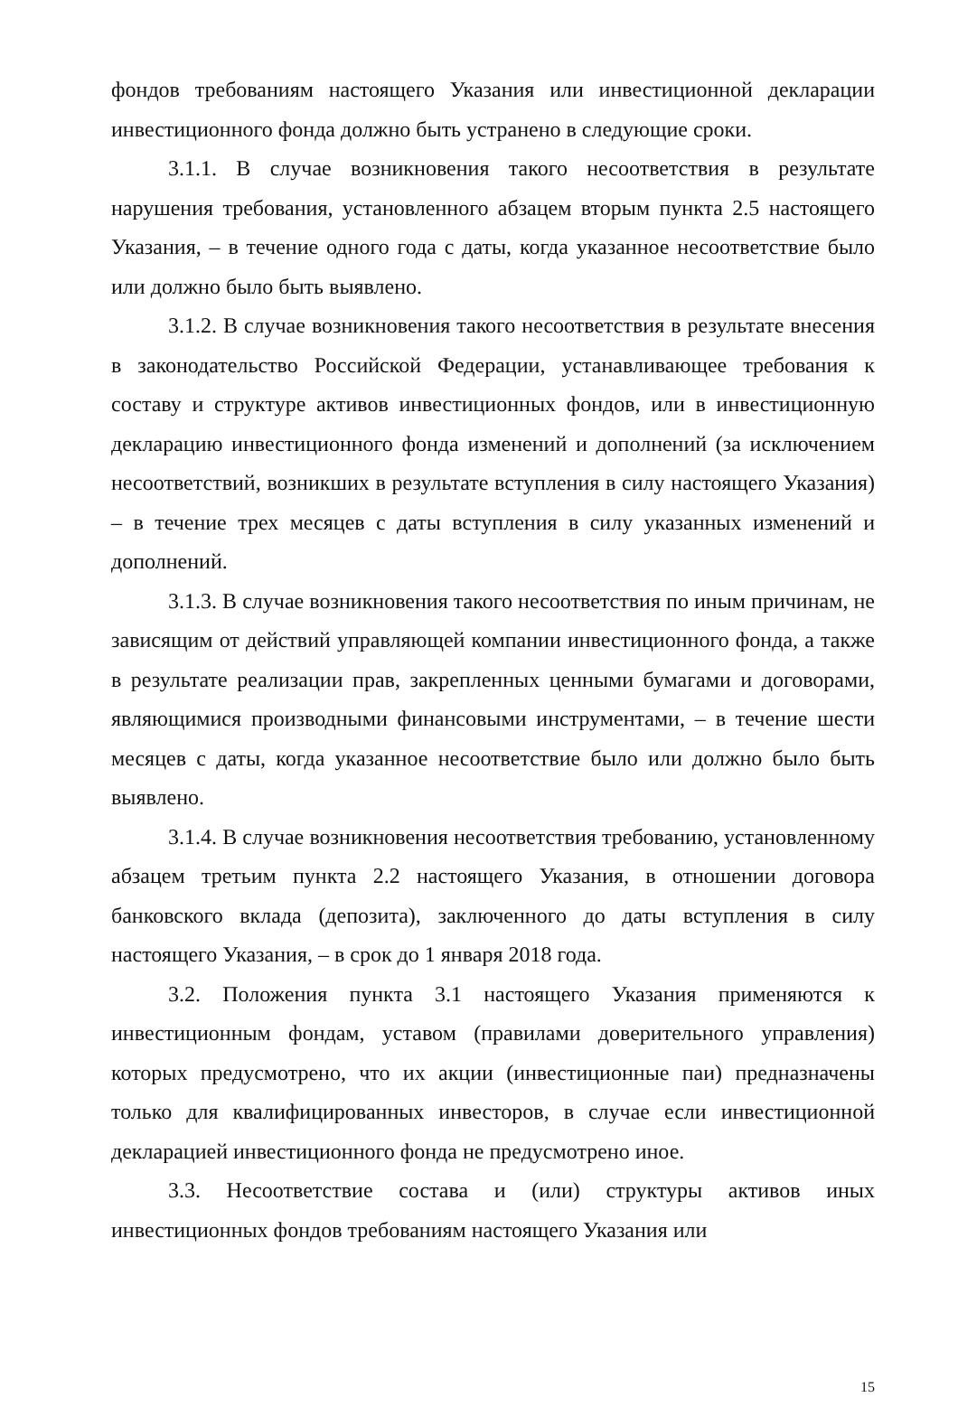фондов требованиям настоящего Указания или инвестиционной декларации инвестиционного фонда должно быть устранено в следующие сроки.
3.1.1. В случае возникновения такого несоответствия в результате нарушения требования, установленного абзацем вторым пункта 2.5 настоящего Указания, – в течение одного года с даты, когда указанное несоответствие было или должно было быть выявлено.
3.1.2. В случае возникновения такого несоответствия в результате внесения в законодательство Российской Федерации, устанавливающее требования к составу и структуре активов инвестиционных фондов, или в инвестиционную декларацию инвестиционного фонда изменений и дополнений (за исключением несоответствий, возникших в результате вступления в силу настоящего Указания) – в течение трех месяцев с даты вступления в силу указанных изменений и дополнений.
3.1.3. В случае возникновения такого несоответствия по иным причинам, не зависящим от действий управляющей компании инвестиционного фонда, а также в результате реализации прав, закрепленных ценными бумагами и договорами, являющимися производными финансовыми инструментами, – в течение шести месяцев с даты, когда указанное несоответствие было или должно было быть выявлено.
3.1.4. В случае возникновения несоответствия требованию, установленному абзацем третьим пункта 2.2 настоящего Указания, в отношении договора банковского вклада (депозита), заключенного до даты вступления в силу настоящего Указания, – в срок до 1 января 2018 года.
3.2. Положения пункта 3.1 настоящего Указания применяются к инвестиционным фондам, уставом (правилами доверительного управления) которых предусмотрено, что их акции (инвестиционные паи) предназначены только для квалифицированных инвесторов, в случае если инвестиционной декларацией инвестиционного фонда не предусмотрено иное.
3.3. Несоответствие состава и (или) структуры активов иных инвестиционных фондов требованиям настоящего Указания или
15